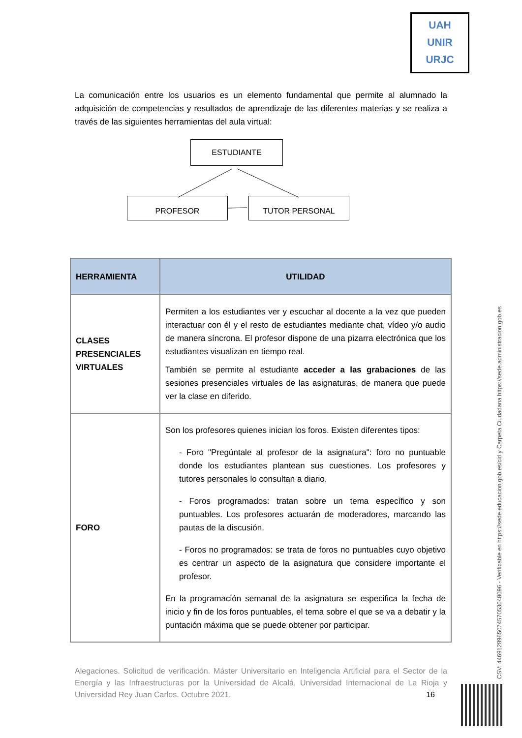UAH
UNIR
URJC
La comunicación entre los usuarios es un elemento fundamental que permite al alumnado la adquisición de competencias y resultados de aprendizaje de las diferentes materias y se realiza a través de las siguientes herramientas del aula virtual:
ESTUDIANTE
PROFESOR TUTOR PERSONAL
| HERRAMIENTA | UTILIDAD |
| --- | --- |
| CLASES PRESENCIALES VIRTUALES | Permiten a los estudiantes ver y escuchar al docente a la vez que pueden interactuar con él y el resto de estudiantes mediante chat, vídeo y/o audio de manera síncrona. El profesor dispone de una pizarra electrónica que los estudiantes visualizan en tiempo real. También se permite al estudiante acceder a las grabaciones de las sesiones presenciales virtuales de las asignaturas, de manera que puede ver la clase en diferido. |
| FORO | Son los profesores quienes inician los foros. Existen diferentes tipos: - Foro "Pregúntale al profesor de la asignatura": foro no puntuable donde los estudiantes plantean sus cuestiones. Los profesores y tutores personales lo consultan a diario. - Foros programados: tratan sobre un tema específico y son puntuables. Los profesores actuarán de moderadores, marcando las pautas de la discusión. - Foros no programados: se trata de foros no puntuables cuyo objetivo es centrar un aspecto de la asignatura que considere importante el profesor. En la programación semanal de la asignatura se especifica la fecha de inicio y fin de los foros puntuables, el tema sobre el que se va a debatir y la puntación máxima que se puede obtener por participar. |
Alegaciones. Solicitud de verificación. Máster Universitario en Inteligencia Artificial para el Sector de la Energía y las Infraestructuras por la Universidad de Alcalá, Universidad Internacional de La Rioja y Universidad Rey Juan Carlos. Octubre 2021. 16
CSV: 446912896507457053048096 - Verificable en https://sede.educacion.gob.es/cid y Carpeta Ciudadana https://sede.administracion.gob.es